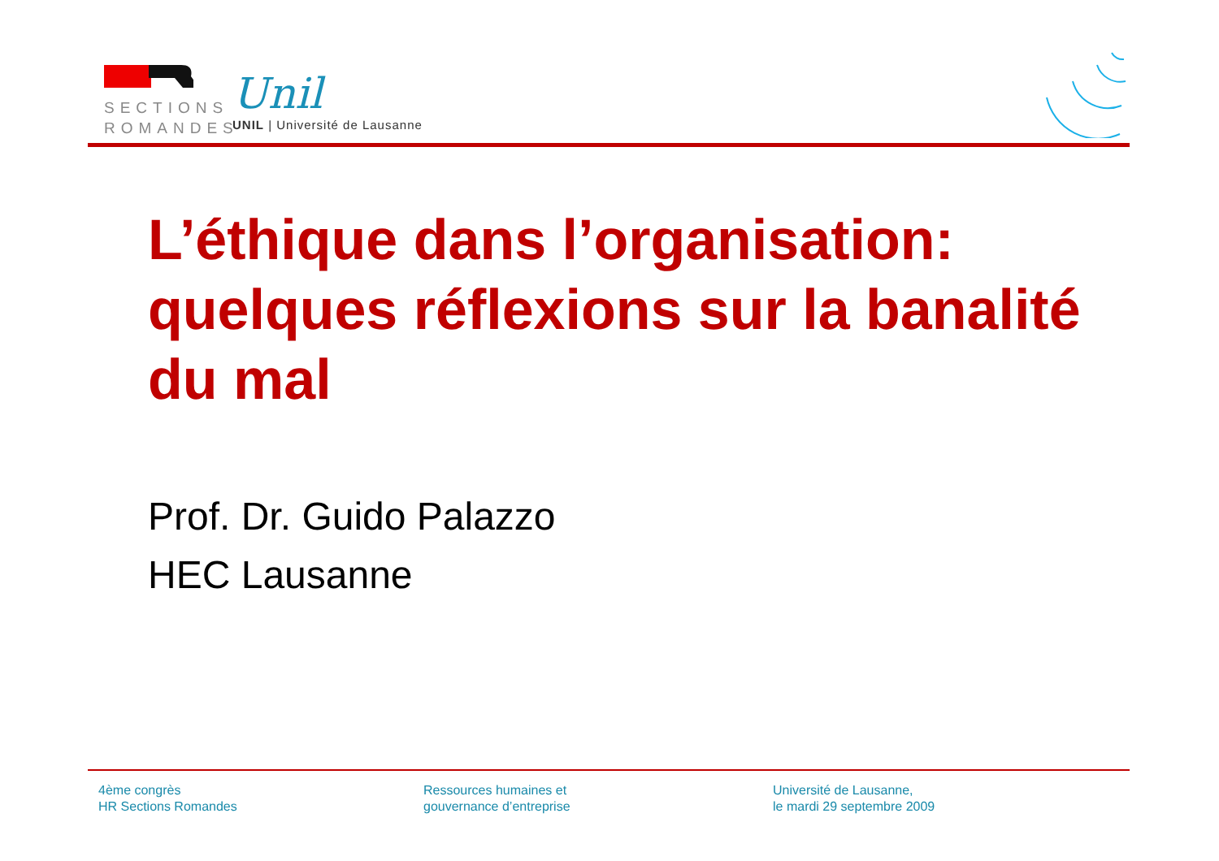SECTIONS
ROMANDES
Unil
UNIL | Université de Lausanne
L’éthique dans l’organisation: quelques réflexions sur la banalité du mal
Prof. Dr. Guido Palazzo
HEC Lausanne
4ème congrès
HR Sections Romandes
Ressources humaines et
gouvernance d’entreprise
Université de Lausanne,
le mardi 29 septembre 2009